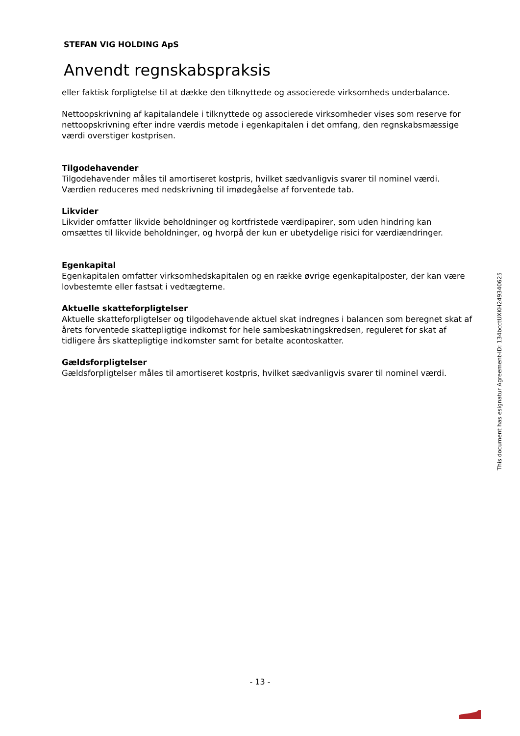STEFAN VIG HOLDING ApS
Anvendt regnskabspraksis
eller faktisk forpligtelse til at dække den tilknyttede og associerede virksomheds underbalance.
Nettoopskrivning af kapitalandele i tilknyttede og associerede virksomheder vises som reserve for nettoopskrivning efter indre værdis metode i egenkapitalen i det omfang, den regnskabsmæssige værdi overstiger kostprisen.
Tilgodehavender
Tilgodehavender måles til amortiseret kostpris, hvilket sædvanligvis svarer til nominel værdi. Værdien reduceres med nedskrivning til imødegåelse af forventede tab.
Likvider
Likvider omfatter likvide beholdninger og kortfristede værdipapirer, som uden hindring kan omsættes til likvide beholdninger, og hvorpå der kun er ubetydelige risici for værdiændringer.
Egenkapital
Egenkapitalen omfatter virksomhedskapitalen og en række øvrige egenkapitalposter, der kan være lovbestemte eller fastsat i vedtægterne.
Aktuelle skatteforpligtelser
Aktuelle skatteforpligtelser og tilgodehavende aktuel skat indregnes i balancen som beregnet skat af årets forventede skattepligtige indkomst for hele sambeskatningskredsen, reguleret for skat af tidligere års skattepligtige indkomster samt for betalte acontoskatter.
Gældsforpligtelser
Gældsforpligtelser måles til amortiseret kostpris, hvilket sædvanligvis svarer til nominel værdi.
This document has esignatur Agreement-ID: 134bcctUXKH249340625
- 13 -